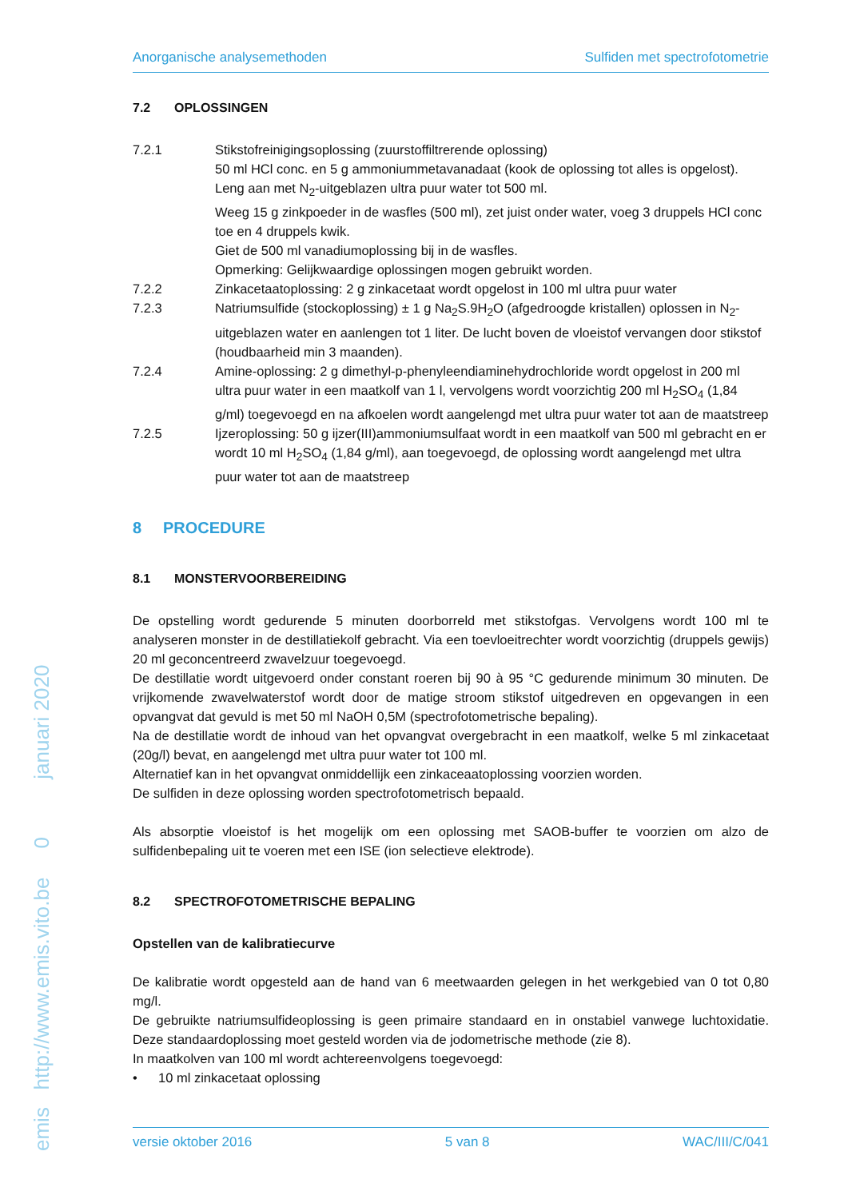emis http://www.emis.vito.be 0 januari 2020
Anorganische analysemethoden Sulfiden met spectrofotometrie
7.2 OPLOSSINGEN
7.2.1 Stikstofreinigingsoplossing (zuurstoffiltrerende oplossing)
50 ml HCl conc. en 5 g ammoniummetavanadaat (kook de oplossing tot alles is opgelost). Leng aan met N<sub>2</sub>-uitgeblazen ultra puur water tot 500 ml.
Weeg 15 g zinkpoeder in de wasfles (500 ml), zet juist onder water, voeg 3 druppels HCl conc toe en 4 druppels kwik.
Giet de 500 ml vanadiumoplossing bij in de wasfles.
Opmerking: Gelijkwaardige oplossingen mogen gebruikt worden.
7.2.2 Zinkacetaatoplossing: 2 g zinkacetaat wordt opgelost in 100 ml ultra puur water
7.2.3 Natriumsulfide (stockoplossing) ± 1 g Na<sub>2</sub>S.9H<sub>2</sub>O (afgedroogde kristallen) oplossen in N<sub>2</sub>-uitgeblazen water en aanlengen tot 1 liter. De lucht boven de vloeistof vervangen door stikstof (houdbaarheid min 3 maanden).
7.2.4 Amine-oplossing: 2 g dimethyl-p-phenyleendiaminehydrochloride wordt opgelost in 200 ml ultra puur water in een maatkolf van 1 l, vervolgens wordt voorzichtig 200 ml H<sub>2</sub>SO<sub>4</sub> (1,84 g/ml) toegevoegd en na afkoelen wordt aangelengd met ultra puur water tot aan de maatstreep
7.2.5 Ijzeroplossing: 50 g ijzer(III)ammoniumsulfaat wordt in een maatkolf van 500 ml gebracht en er wordt 10 ml H<sub>2</sub>SO<sub>4</sub> (1,84 g/ml), aan toegevoegd, de oplossing wordt aangelengd met ultra puur water tot aan de maatstreep
8 PROCEDURE
8.1 MONSTERVOORBEREIDING
De opstelling wordt gedurende 5 minuten doorborreld met stikstofgas. Vervolgens wordt 100 ml te analyseren monster in de destillatiekolf gebracht. Via een toevloeitrechter wordt voorzichtig (druppels gewijs) 20 ml geconcentreerd zwavelzuur toegevoegd.
De destillatie wordt uitgevoerd onder constant roeren bij 90 à 95 °C gedurende minimum 30 minuten. De vrijkomende zwavelwaterstof wordt door de matige stroom stikstof uitgedreven en opgevangen in een opvangvat dat gevuld is met 50 ml NaOH 0,5M (spectrofotometrische bepaling).
Na de destillatie wordt de inhoud van het opvangvat overgebracht in een maatkolf, welke 5 ml zinkacetaat (20g/l) bevat, en aangelengd met ultra puur water tot 100 ml.
Alternatief kan in het opvangvat onmiddellijk een zinkaceaatoplossing voorzien worden.
De sulfiden in deze oplossing worden spectrofotometrisch bepaald.
Als absorptie vloeistof is het mogelijk om een oplossing met SAOB-buffer te voorzien om alzo de sulfidenbepaling uit te voeren met een ISE (ion selectieve elektrode).
8.2 SPECTROFOTOMETRISCHE BEPALING
Opstellen van de kalibratiecurve
De kalibratie wordt opgesteld aan de hand van 6 meetwaarden gelegen in het werkgebied van 0 tot 0,80 mg/l.
De gebruikte natriumsulfideoplossing is geen primaire standaard en in onstabiel vanwege luchtoxidatie. Deze standaardoplossing moet gesteld worden via de jodometrische methode (zie 8).
In maatkolven van 100 ml wordt achtereenvolgens toegevoegd:
• 10 ml zinkacetaat oplossing
versie oktober 2016 5 van 8 WAC/III/C/041